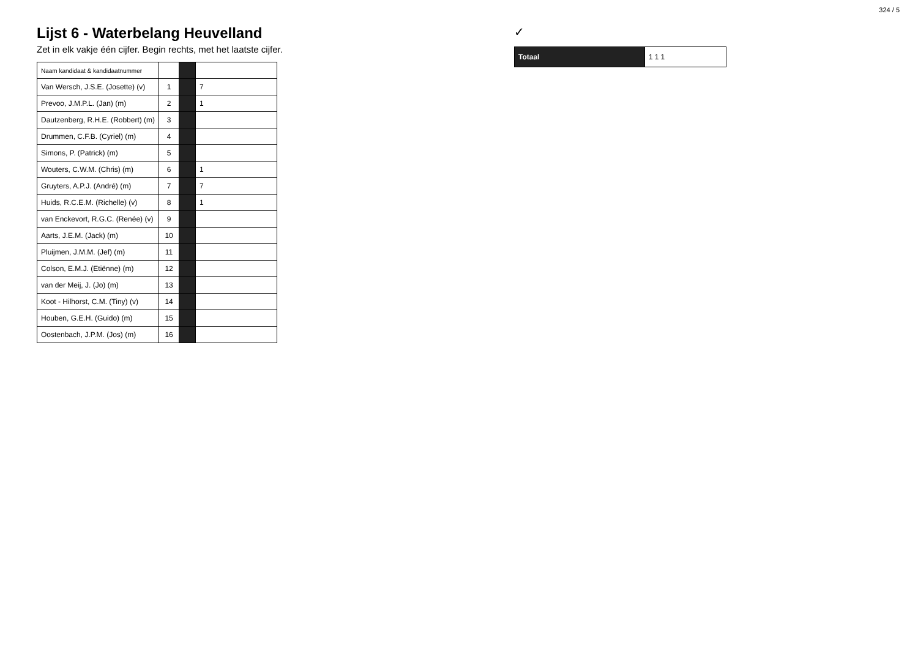324 / 5
Lijst 6 - Waterbelang Heuvelland
Zet in elk vakje één cijfer. Begin rechts, met het laatste cijfer.
| Naam kandidaat & kandidaatnummer | | | |
| --- | --- | --- | --- |
| Van Wersch, J.S.E. (Josette) (v) | 1 | | 7 |
| Prevoo, J.M.P.L. (Jan) (m) | 2 | | 1 |
| Dautzenberg, R.H.E. (Robbert) (m) | 3 | | |
| Drummen, C.F.B. (Cyriel) (m) | 4 | | |
| Simons, P. (Patrick) (m) | 5 | | |
| Wouters, C.W.M. (Chris) (m) | 6 | | 1 |
| Gruyters, A.P.J. (André) (m) | 7 | | 7 |
| Huids, R.C.E.M. (Richelle) (v) | 8 | | 1 |
| van Enckevort, R.G.C. (Renée) (v) | 9 | | |
| Aarts, J.E.M. (Jack) (m) | 10 | | |
| Pluijmen, J.M.M. (Jef) (m) | 11 | | |
| Colson, E.M.J. (Etiënne) (m) | 12 | | |
| van der Meij, J. (Jo) (m) | 13 | | |
| Koot - Hilhorst, C.M. (Tiny) (v) | 14 | | |
| Houben, G.E.H. (Guido) (m) | 15 | | |
| Oostenbach, J.P.M. (Jos) (m) | 16 | | |
✓
| Totaal | 111 |